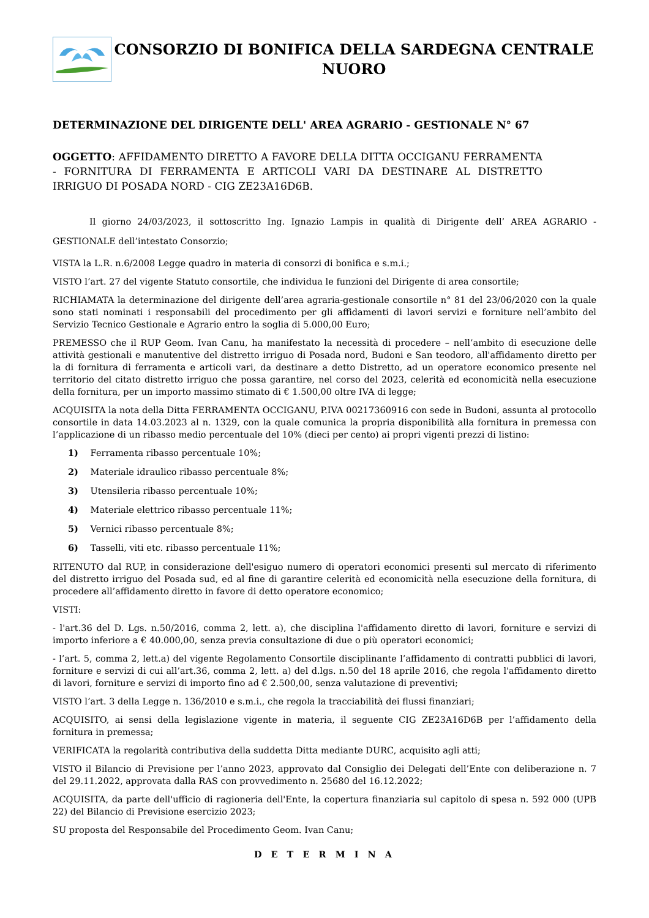CONSORZIO DI BONIFICA DELLA SARDEGNA CENTRALE
NUORO
DETERMINAZIONE DEL DIRIGENTE DELL' AREA AGRARIO - GESTIONALE N° 67
OGGETTO: AFFIDAMENTO DIRETTO A FAVORE DELLA DITTA OCCIGANU FERRAMENTA - FORNITURA DI FERRAMENTA E ARTICOLI VARI DA DESTINARE AL DISTRETTO IRRIGUO DI POSADA NORD - CIG ZE23A16D6B.
Il giorno 24/03/2023, il sottoscritto Ing. Ignazio Lampis in qualità di Dirigente dell’ AREA AGRARIO - GESTIONALE dell’intestato Consorzio;
VISTA la L.R. n.6/2008 Legge quadro in materia di consorzi di bonifica e s.m.i.;
VISTO l’art. 27 del vigente Statuto consortile, che individua le funzioni del Dirigente di area consortile;
RICHIAMATA la determinazione del dirigente dell’area agraria-gestionale consortile n° 81 del 23/06/2020 con la quale sono stati nominati i responsabili del procedimento per gli affidamenti di lavori servizi e forniture nell’ambito del Servizio Tecnico Gestionale e Agrario entro la soglia di 5.000,00 Euro;
PREMESSO che il RUP Geom. Ivan Canu, ha manifestato la necessità di procedere – nell’ambito di esecuzione delle attività gestionali e manutentive del distretto irriguo di Posada nord, Budoni e San teodoro, all'affidamento diretto per la di fornitura di ferramenta e articoli vari, da destinare a detto Distretto, ad un operatore economico presente nel territorio del citato distretto irriguo che possa garantire, nel corso del 2023, celerità ed economicità nella esecuzione della fornitura, per un importo massimo stimato di € 1.500,00 oltre IVA di legge;
ACQUISITA la nota della Ditta FERRAMENTA OCCIGANU, P.IVA 00217360916 con sede in Budoni, assunta al protocollo consortile in data 14.03.2023 al n. 1329, con la quale comunica la propria disponibilità alla fornitura in premessa con l’applicazione di un ribasso medio percentuale del 10% (dieci per cento) ai propri vigenti prezzi di listino:
1) Ferramenta ribasso percentuale 10%;
2) Materiale idraulico ribasso percentuale 8%;
3) Utensileria ribasso percentuale 10%;
4) Materiale elettrico ribasso percentuale 11%;
5) Vernici ribasso percentuale 8%;
6) Tasselli, viti etc. ribasso percentuale 11%;
RITENUTO dal RUP, in considerazione dell'esiguo numero di operatori economici presenti sul mercato di riferimento del distretto irriguo del Posada sud, ed al fine di garantire celerità ed economicità nella esecuzione della fornitura, di procedere all’affidamento diretto in favore di detto operatore economico;
VISTI:
- l'art.36 del D. Lgs. n.50/2016, comma 2, lett. a), che disciplina l'affidamento diretto di lavori, forniture e servizi di importo inferiore a € 40.000,00, senza previa consultazione di due o più operatori economici;
- l’art. 5, comma 2, lett.a) del vigente Regolamento Consortile disciplinante l’affidamento di contratti pubblici di lavori, forniture e servizi di cui all’art.36, comma 2, lett. a) del d.lgs. n.50 del 18 aprile 2016, che regola l'affidamento diretto di lavori, forniture e servizi di importo fino ad € 2.500,00, senza valutazione di preventivi;
VISTO l’art. 3 della Legge n. 136/2010 e s.m.i., che regola la tracciabilità dei flussi finanziari;
ACQUISITO, ai sensi della legislazione vigente in materia, il seguente CIG ZE23A16D6B per l’affidamento della fornitura in premessa;
VERIFICATA la regolarità contributiva della suddetta Ditta mediante DURC, acquisito agli atti;
VISTO il Bilancio di Previsione per l’anno 2023, approvato dal Consiglio dei Delegati dell’Ente con deliberazione n. 7 del 29.11.2022, approvata dalla RAS con provvedimento n. 25680 del 16.12.2022;
ACQUISITA, da parte dell'ufficio di ragioneria dell'Ente, la copertura finanziaria sul capitolo di spesa n. 592 000 (UPB 22) del Bilancio di Previsione esercizio 2023;
SU proposta del Responsabile del Procedimento Geom. Ivan Canu;
D E T E R M I N A